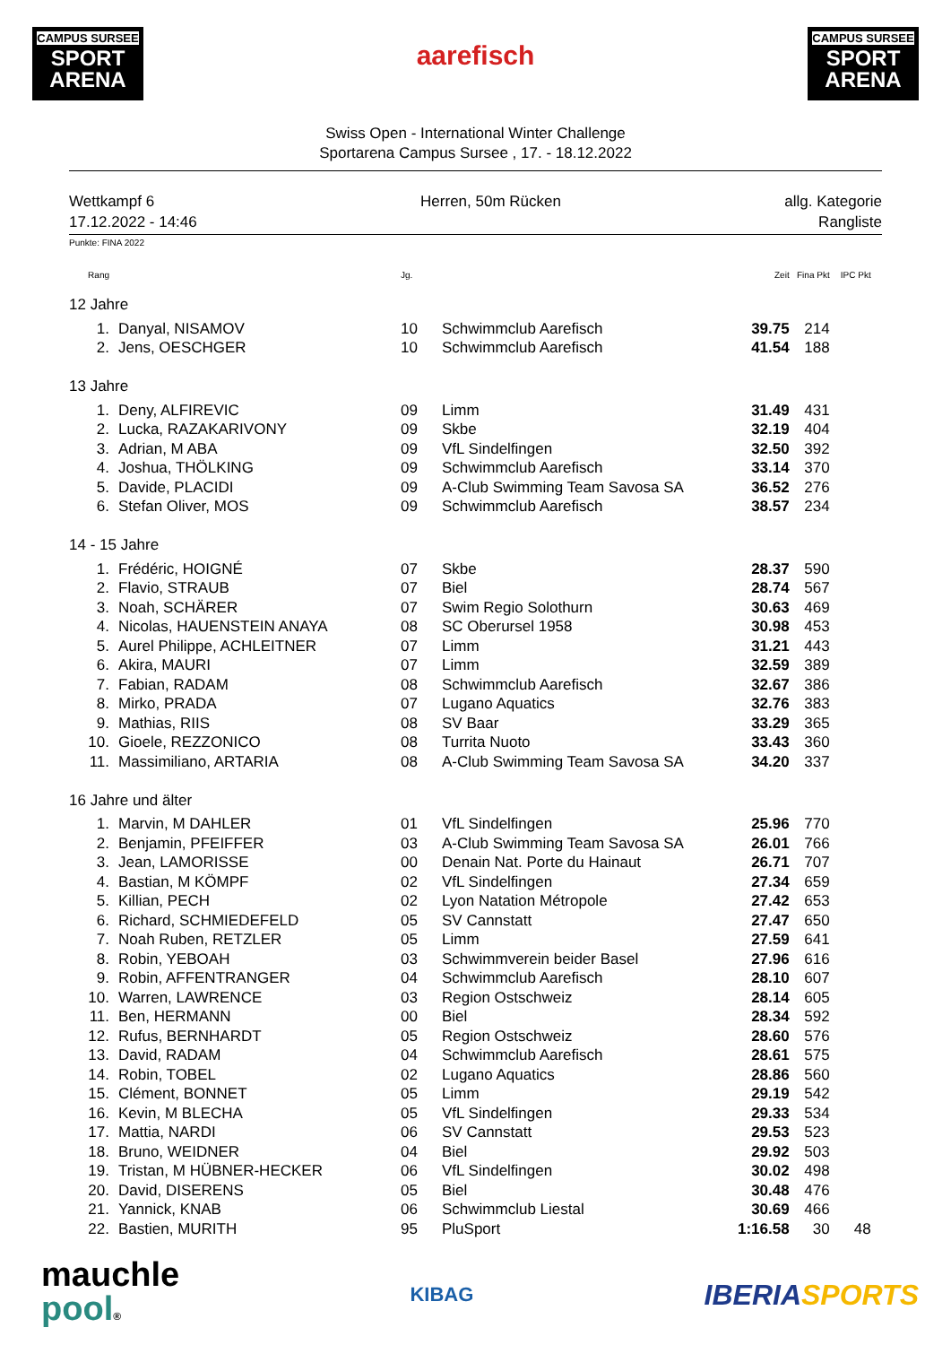CAMPUS SURSEE
SPORT ARENA
aarefisch
CAMPUS SURSEE
SPORT ARENA
Swiss Open - International Winter Challenge
Sportarena Campus Sursee , 17. - 18.12.2022
Wettkampf 6
17.12.2022 - 14:46
Herren, 50m Rücken allg. Kategorie
Rangliste
Punkte: FINA 2022
| Rang | | | Jg. | | Zeit | Fina Pkt | IPC Pkt |
| --- | --- | --- | --- | --- | --- | --- | --- |
| 12 Jahre | | | | | | | |
| 1. | | Danyal, NISAMOV | 10 | Schwimmclub Aarefisch | 39.75 | 214 | |
| 2. | | Jens, OESCHGER | 10 | Schwimmclub Aarefisch | 41.54 | 188 | |
| 13 Jahre | | | | | | | |
| 1. | | Deny, ALFIREVIC | 09 | Limm | 31.49 | 431 | |
| 2. | | Lucka, RAZAKARIVONY | 09 | Skbe | 32.19 | 404 | |
| 3. | | Adrian, M ABA | 09 | VfL Sindelfingen | 32.50 | 392 | |
| 4. | | Joshua, THÖLKING | 09 | Schwimmclub Aarefisch | 33.14 | 370 | |
| 5. | | Davide, PLACIDI | 09 | A-Club Swimming Team Savosa SA | 36.52 | 276 | |
| 6. | | Stefan Oliver, MOS | 09 | Schwimmclub Aarefisch | 38.57 | 234 | |
| 14 - 15 Jahre | | | | | | | |
| 1. | | Frédéric, HOIGNÉ | 07 | Skbe | 28.37 | 590 | |
| 2. | | Flavio, STRAUB | 07 | Biel | 28.74 | 567 | |
| 3. | | Noah, SCHÄRER | 07 | Swim Regio Solothurn | 30.63 | 469 | |
| 4. | | Nicolas, HAUENSTEIN ANAYA | 08 | SC Oberursel 1958 | 30.98 | 453 | |
| 5. | | Aurel Philippe, ACHLEITNER | 07 | Limm | 31.21 | 443 | |
| 6. | | Akira, MAURI | 07 | Limm | 32.59 | 389 | |
| 7. | | Fabian, RADAM | 08 | Schwimmclub Aarefisch | 32.67 | 386 | |
| 8. | | Mirko, PRADA | 07 | Lugano Aquatics | 32.76 | 383 | |
| 9. | | Mathias, RIIS | 08 | SV Baar | 33.29 | 365 | |
| 10. | | Gioele, REZZONICO | 08 | Turrita Nuoto | 33.43 | 360 | |
| 11. | | Massimiliano, ARTARIA | 08 | A-Club Swimming Team Savosa SA | 34.20 | 337 | |
| 16 Jahre und älter | | | | | | | |
| 1. | | Marvin, M DAHLER | 01 | VfL Sindelfingen | 25.96 | 770 | |
| 2. | | Benjamin, PFEIFFER | 03 | A-Club Swimming Team Savosa SA | 26.01 | 766 | |
| 3. | | Jean, LAMORISSE | 00 | Denain Nat. Porte du Hainaut | 26.71 | 707 | |
| 4. | | Bastian, M KÖMPF | 02 | VfL Sindelfingen | 27.34 | 659 | |
| 5. | | Killian, PECH | 02 | Lyon Natation Métropole | 27.42 | 653 | |
| 6. | | Richard, SCHMIEDEFELD | 05 | SV Cannstatt | 27.47 | 650 | |
| 7. | | Noah Ruben, RETZLER | 05 | Limm | 27.59 | 641 | |
| 8. | | Robin, YEBOAH | 03 | Schwimmverein beider Basel | 27.96 | 616 | |
| 9. | | Robin, AFFENTRANGER | 04 | Schwimmclub Aarefisch | 28.10 | 607 | |
| 10. | | Warren, LAWRENCE | 03 | Region Ostschweiz | 28.14 | 605 | |
| 11. | | Ben, HERMANN | 00 | Biel | 28.34 | 592 | |
| 12. | | Rufus, BERNHARDT | 05 | Region Ostschweiz | 28.60 | 576 | |
| 13. | | David, RADAM | 04 | Schwimmclub Aarefisch | 28.61 | 575 | |
| 14. | | Robin, TOBEL | 02 | Lugano Aquatics | 28.86 | 560 | |
| 15. | | Clément, BONNET | 05 | Limm | 29.19 | 542 | |
| 16. | | Kevin, M BLECHA | 05 | VfL Sindelfingen | 29.33 | 534 | |
| 17. | | Mattia, NARDI | 06 | SV Cannstatt | 29.53 | 523 | |
| 18. | | Bruno, WEIDNER | 04 | Biel | 29.92 | 503 | |
| 19. | | Tristan, M HÜBNER-HECKER | 06 | VfL Sindelfingen | 30.02 | 498 | |
| 20. | | David, DISERENS | 05 | Biel | 30.48 | 476 | |
| 21. | | Yannick, KNAB | 06 | Schwimmclub Liestal | 30.69 | 466 | |
| 22. | | Bastien, MURITH | 95 | PluSport | 1:16.58 | 30 | 48 |
mauchle
pool®
KIBAG
IBERIA SPORTS